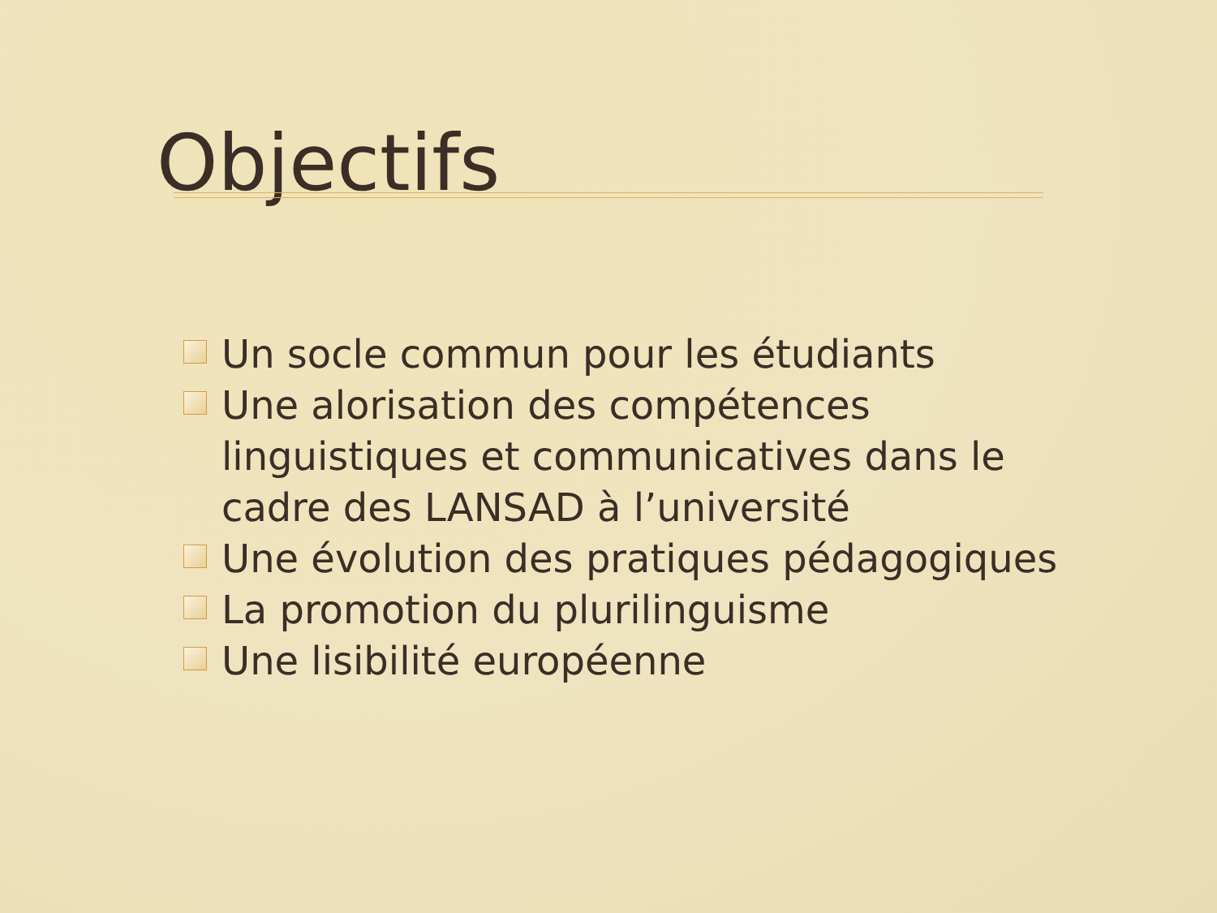Objectifs
Un socle commun pour les étudiants
Une alorisation des compétences linguistiques et communicatives dans le cadre des LANSAD à l’université
Une évolution des pratiques pédagogiques
La promotion du plurilinguisme
Une lisibilité européenne